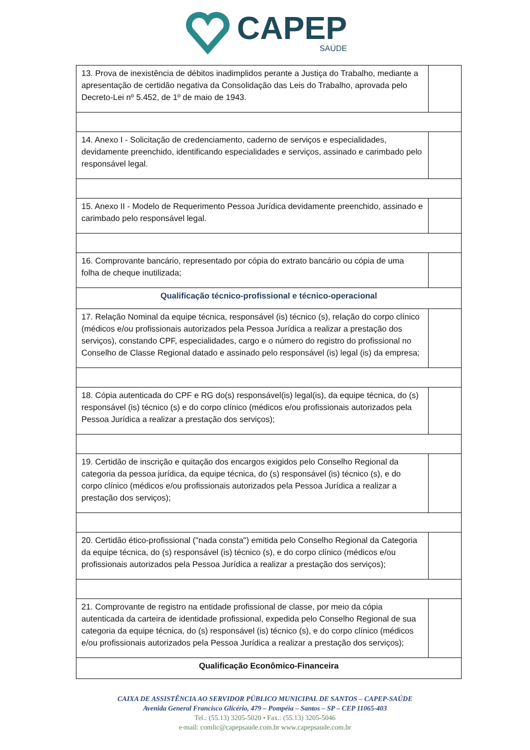CAPEP
SAÚDE
| 13. Prova de inexistência de débitos inadimplidos perante a Justiça do Trabalho, mediante a apresentação de certidão negativa da Consolidação das Leis do Trabalho, aprovada pelo Decreto-Lei nº 5.452, de 1º de maio de 1943. | |
| 14. Anexo I - Solicitação de credenciamento, caderno de serviços e especialidades, devidamente preenchido, identificando especialidades e serviços, assinado e carimbado pelo responsável legal. | |
| 15. Anexo II - Modelo de Requerimento Pessoa Jurídica devidamente preenchido, assinado e carimbado pelo responsável legal. | |
| 16. Comprovante bancário, representado por cópia do extrato bancário ou cópia de uma folha de cheque inutilizada; | |
| Qualificação técnico-profissional e técnico-operacional | |
| 17. Relação Nominal da equipe técnica, responsável (is) técnico (s), relação do corpo clínico (médicos e/ou profissionais autorizados pela Pessoa Jurídica a realizar a prestação dos serviços), constando CPF, especialidades, cargo e o número do registro do profissional no Conselho de Classe Regional datado e assinado pelo responsável (is) legal (is) da empresa; | |
| 18. Cópia autenticada do CPF e RG do(s) responsável(is) legal(is), da equipe técnica, do (s) responsável (is) técnico (s) e do corpo clínico (médicos e/ou profissionais autorizados pela Pessoa Jurídica a realizar a prestação dos serviços); | |
| 19. Certidão de inscrição e quitação dos encargos exigidos pelo Conselho Regional da categoria da pessoa jurídica, da equipe técnica, do (s) responsável (is) técnico (s), e do corpo clínico (médicos e/ou profissionais autorizados pela Pessoa Jurídica a realizar a prestação dos serviços); | |
| 20. Certidão ético-profissional ("nada consta") emitida pelo Conselho Regional da Categoria da equipe técnica, do (s) responsável (is) técnico (s), e do corpo clínico (médicos e/ou profissionais autorizados pela Pessoa Jurídica a realizar a prestação dos serviços); | |
| 21. Comprovante de registro na entidade profissional de classe, por meio da cópia autenticada da carteira de identidade profissional, expedida pelo Conselho Regional de sua categoria da equipe técnica, do (s) responsável (is) técnico (s), e do corpo clínico (médicos e/ou profissionais autorizados pela Pessoa Jurídica a realizar a prestação dos serviços); | |
| Qualificação Econômico-Financeira | |
CAIXA DE ASSISTÊNCIA AO SERVIDOR PÚBLICO MUNICIPAL DE SANTOS – CAPEP-SAÚDE
Avenida General Francisco Glicério, 479 – Pompéia – Santos – SP – CEP 11065-403
Tel.: (55.13) 3205-5020 • Fax.: (55.13) 3205-5046
e-mail: comlic@capepsaude.com.br www.capepsaude.com.br